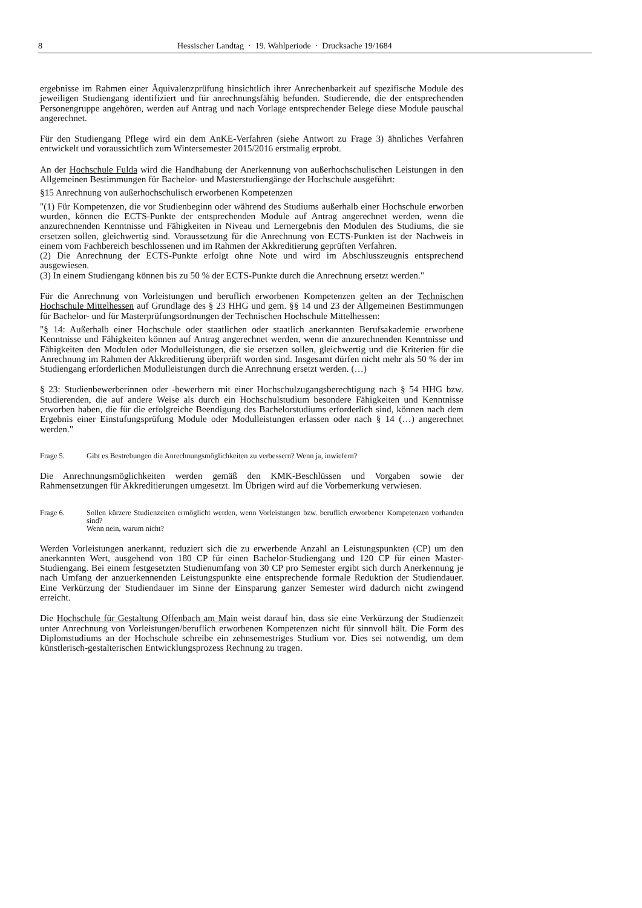8 Hessischer Landtag · 19. Wahlperiode · Drucksache 19/1684
ergebnisse im Rahmen einer Äquivalenzprüfung hinsichtlich ihrer Anrechenbarkeit auf spezifische Module des jeweiligen Studiengang identifiziert und für anrechnungsfähig befunden. Studierende, die der entsprechenden Personengruppe angehören, werden auf Antrag und nach Vorlage entsprechender Belege diese Module pauschal angerechnet.
Für den Studiengang Pflege wird ein dem AnKE-Verfahren (siehe Antwort zu Frage 3) ähnliches Verfahren entwickelt und voraussichtlich zum Wintersemester 2015/2016 erstmalig erprobt.
An der Hochschule Fulda wird die Handhabung der Anerkennung von außerhochschulischen Leistungen in den Allgemeinen Bestimmungen für Bachelor- und Masterstudiengänge der Hochschule ausgeführt:
§15 Anrechnung von außerhochschulisch erworbenen Kompetenzen
"(1) Für Kompetenzen, die vor Studienbeginn oder während des Studiums außerhalb einer Hochschule erworben wurden, können die ECTS-Punkte der entsprechenden Module auf Antrag angerechnet werden, wenn die anzurechnenden Kenntnisse und Fähigkeiten in Niveau und Lernergebnis den Modulen des Studiums, die sie ersetzen sollen, gleichwertig sind. Voraussetzung für die Anrechnung von ECTS-Punkten ist der Nachweis in einem vom Fachbereich beschlossenen und im Rahmen der Akkreditierung geprüften Verfahren.
(2) Die Anrechnung der ECTS-Punkte erfolgt ohne Note und wird im Abschlusszeugnis entsprechend ausgewiesen.
(3) In einem Studiengang können bis zu 50 % der ECTS-Punkte durch die Anrechnung ersetzt werden."
Für die Anrechnung von Vorleistungen und beruflich erworbenen Kompetenzen gelten an der Technischen Hochschule Mittelhessen auf Grundlage des § 23 HHG und gem. §§ 14 und 23 der Allgemeinen Bestimmungen für Bachelor- und für Masterprüfungsordnungen der Technischen Hochschule Mittelhessen:
"§ 14: Außerhalb einer Hochschule oder staatlichen oder staatlich anerkannten Berufsakademie erworbene Kenntnisse und Fähigkeiten können auf Antrag angerechnet werden, wenn die anzurechnenden Kenntnisse und Fähigkeiten den Modulen oder Modulleistungen, die sie ersetzen sollen, gleichwertig und die Kriterien für die Anrechnung im Rahmen der Akkreditierung überprüft worden sind. Insgesamt dürfen nicht mehr als 50 % der im Studiengang erforderlichen Modulleistungen durch die Anrechnung ersetzt werden. (…)
§ 23: Studienbewerberinnen oder -bewerbern mit einer Hochschulzugangsberechtigung nach § 54 HHG bzw. Studierenden, die auf andere Weise als durch ein Hochschulstudium besondere Fähigkeiten und Kenntnisse erworben haben, die für die erfolgreiche Beendigung des Bachelorstudiums erforderlich sind, können nach dem Ergebnis einer Einstufungsprüfung Module oder Modulleistungen erlassen oder nach § 14 (…) angerechnet werden."
Frage 5. Gibt es Bestrebungen die Anrechnungsmöglichkeiten zu verbessern? Wenn ja, inwiefern?
Die Anrechnungsmöglichkeiten werden gemäß den KMK-Beschlüssen und Vorgaben sowie der Rahmensetzungen für Akkreditierungen umgesetzt. Im Übrigen wird auf die Vorbemerkung verwiesen.
Frage 6. Sollen kürzere Studienzeiten ermöglicht werden, wenn Vorleistungen bzw. beruflich erworbener Kompetenzen vorhanden sind?
Wenn nein, warum nicht?
Werden Vorleistungen anerkannt, reduziert sich die zu erwerbende Anzahl an Leistungspunkten (CP) um den anerkannten Wert, ausgehend von 180 CP für einen Bachelor-Studiengang und 120 CP für einen Master-Studiengang. Bei einem festgesetzten Studienumfang von 30 CP pro Semester ergibt sich durch Anerkennung je nach Umfang der anzuerkennenden Leistungspunkte eine entsprechende formale Reduktion der Studiendauer. Eine Verkürzung der Studiendauer im Sinne der Einsparung ganzer Semester wird dadurch nicht zwingend erreicht.
Die Hochschule für Gestaltung Offenbach am Main weist darauf hin, dass sie eine Verkürzung der Studienzeit unter Anrechnung von Vorleistungen/beruflich erworbenen Kompetenzen nicht für sinnvoll hält. Die Form des Diplomstudiums an der Hochschule schreibe ein zehnsemestriges Studium vor. Dies sei notwendig, um dem künstlerisch-gestalterischen Entwicklungsprozess Rechnung zu tragen.